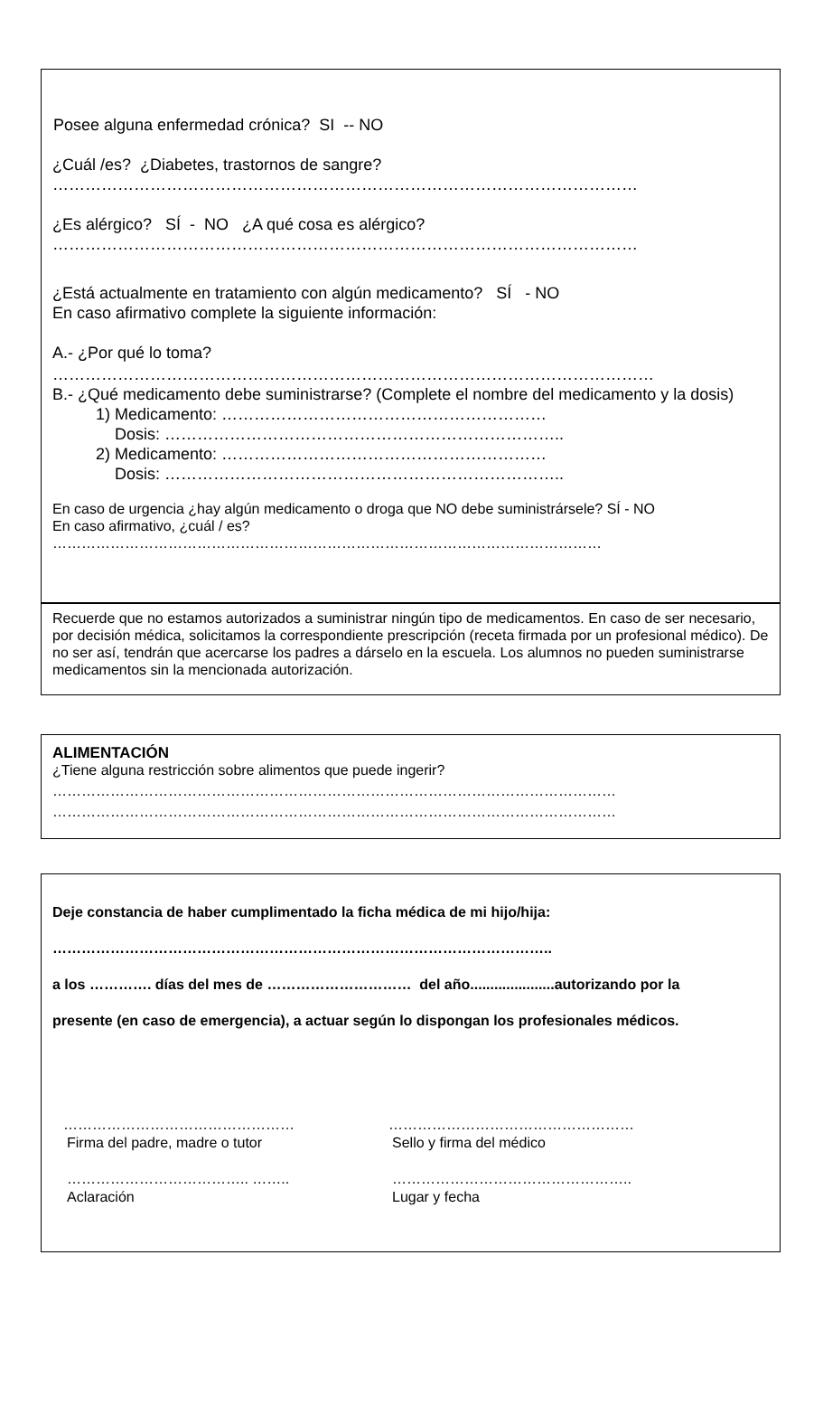Posee alguna enfermedad crónica? SI -- NO
¿Cuál /es? ¿Diabetes, trastornos de sangre?
………………………………………………………………………………………………
¿Es alérgico? SÍ - NO ¿A qué cosa es alérgico?
………………………………………………………………………………………………
¿Está actualmente en tratamiento con algún medicamento? SÍ - NO
En caso afirmativo complete la siguiente información:
A.- ¿Por qué lo toma?
…………………………………………………………………………………………………
B.- ¿Qué medicamento debe suministrarse? (Complete el nombre del medicamento y la dosis)
1) Medicamento: ……………………………………………………
Dosis: ………………………………………………………………..
2) Medicamento: ……………………………………………………
Dosis: ………………………………………………………………..
En caso de urgencia ¿hay algún medicamento o droga que NO debe suministrársele? SÍ - NO
En caso afirmativo, ¿cuál / es?
……………………………………………………………………………………………………
Recuerde que no estamos autorizados a suministrar ningún tipo de medicamentos. En caso de ser necesario, por decisión médica, solicitamos la correspondiente prescripción (receta firmada por un profesional médico). De no ser así, tendrán que acercarse los padres a dárselo en la escuela. Los alumnos no pueden suministrarse medicamentos sin la mencionada autorización.
ALIMENTACIÓN
¿Tiene alguna restricción sobre alimentos que puede ingerir?
………………………………………………………………………………………………………
………………………………………………………………………………………………………
Deje constancia de haber cumplimentado la ficha médica de mi hijo/hija:
…………………………………………………………………………………………..
a los …………. días del mes de ………………………… del año.....................autorizando por la
presente (en caso de emergencia), a actuar según lo dispongan los profesionales médicos.
…………………………………………
Firma del padre, madre o tutor
……………………………………………
Sello y firma del médico
……………………………….. ……..
Aclaración
…………………………………………..
Lugar y fecha